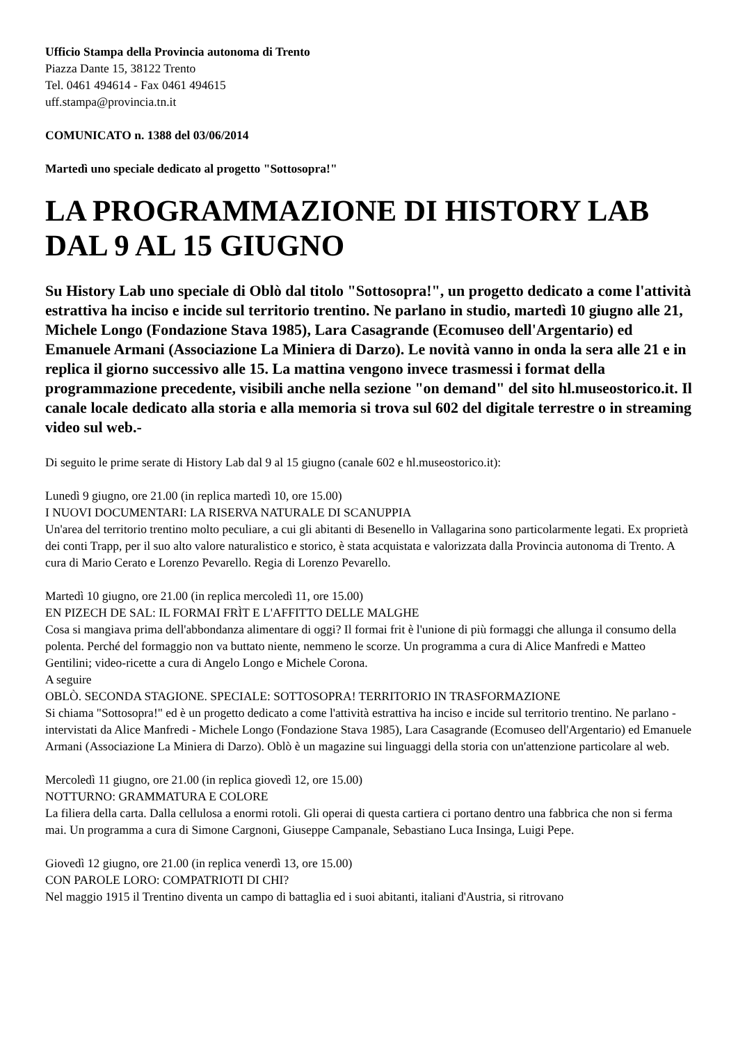Ufficio Stampa della Provincia autonoma di Trento
Piazza Dante 15, 38122 Trento
Tel. 0461 494614 - Fax 0461 494615
uff.stampa@provincia.tn.it
COMUNICATO n. 1388 del 03/06/2014
Martedì uno speciale dedicato al progetto "Sottosopra!"
LA PROGRAMMAZIONE DI HISTORY LAB DAL 9 AL 15 GIUGNO
Su History Lab uno speciale di Oblò dal titolo "Sottosopra!", un progetto dedicato a come l'attività estrattiva ha inciso e incide sul territorio trentino. Ne parlano in studio, martedì 10 giugno alle 21, Michele Longo (Fondazione Stava 1985), Lara Casagrande (Ecomuseo dell'Argentario) ed Emanuele Armani (Associazione La Miniera di Darzo). Le novità vanno in onda la sera alle 21 e in replica il giorno successivo alle 15. La mattina vengono invece trasmessi i format della programmazione precedente, visibili anche nella sezione "on demand" del sito hl.museostorico.it. Il canale locale dedicato alla storia e alla memoria si trova sul 602 del digitale terrestre o in streaming video sul web.-
Di seguito le prime serate di History Lab dal 9 al 15 giugno (canale 602 e hl.museostorico.it):
Lunedì 9 giugno, ore 21.00 (in replica martedì 10, ore 15.00)
I NUOVI DOCUMENTARI: LA RISERVA NATURALE DI SCANUPPIA
Un'area del territorio trentino molto peculiare, a cui gli abitanti di Besenello in Vallagarina sono particolarmente legati. Ex proprietà dei conti Trapp, per il suo alto valore naturalistico e storico, è stata acquistata e valorizzata dalla Provincia autonoma di Trento. A cura di Mario Cerato e Lorenzo Pevarello. Regia di Lorenzo Pevarello.
Martedì 10 giugno, ore 21.00 (in replica mercoledì 11, ore 15.00)
EN PIZECH DE SAL: IL FORMAI FRÌT E L'AFFITTO DELLE MALGHE
Cosa si mangiava prima dell'abbondanza alimentare di oggi? Il formai frit è l'unione di più formaggi che allunga il consumo della polenta. Perché del formaggio non va buttato niente, nemmeno le scorze. Un programma a cura di Alice Manfredi e Matteo Gentilini; video-ricette a cura di Angelo Longo e Michele Corona.
A seguire
OBLÒ. SECONDA STAGIONE. SPECIALE: SOTTOSOPRA! TERRITORIO IN TRASFORMAZIONE
Si chiama "Sottosopra!" ed è un progetto dedicato a come l'attività estrattiva ha inciso e incide sul territorio trentino. Ne parlano - intervistati da Alice Manfredi - Michele Longo (Fondazione Stava 1985), Lara Casagrande (Ecomuseo dell'Argentario) ed Emanuele Armani (Associazione La Miniera di Darzo). Oblò è un magazine sui linguaggi della storia con un'attenzione particolare al web.
Mercoledì 11 giugno, ore 21.00 (in replica giovedì 12, ore 15.00)
NOTTURNO: GRAMMATURA E COLORE
La filiera della carta. Dalla cellulosa a enormi rotoli. Gli operai di questa cartiera ci portano dentro una fabbrica che non si ferma mai. Un programma a cura di Simone Cargnoni, Giuseppe Campanale, Sebastiano Luca Insinga, Luigi Pepe.
Giovedì 12 giugno, ore 21.00 (in replica venerdì 13, ore 15.00)
CON PAROLE LORO: COMPATRIOTI DI CHI?
Nel maggio 1915 il Trentino diventa un campo di battaglia ed i suoi abitanti, italiani d'Austria, si ritrovano